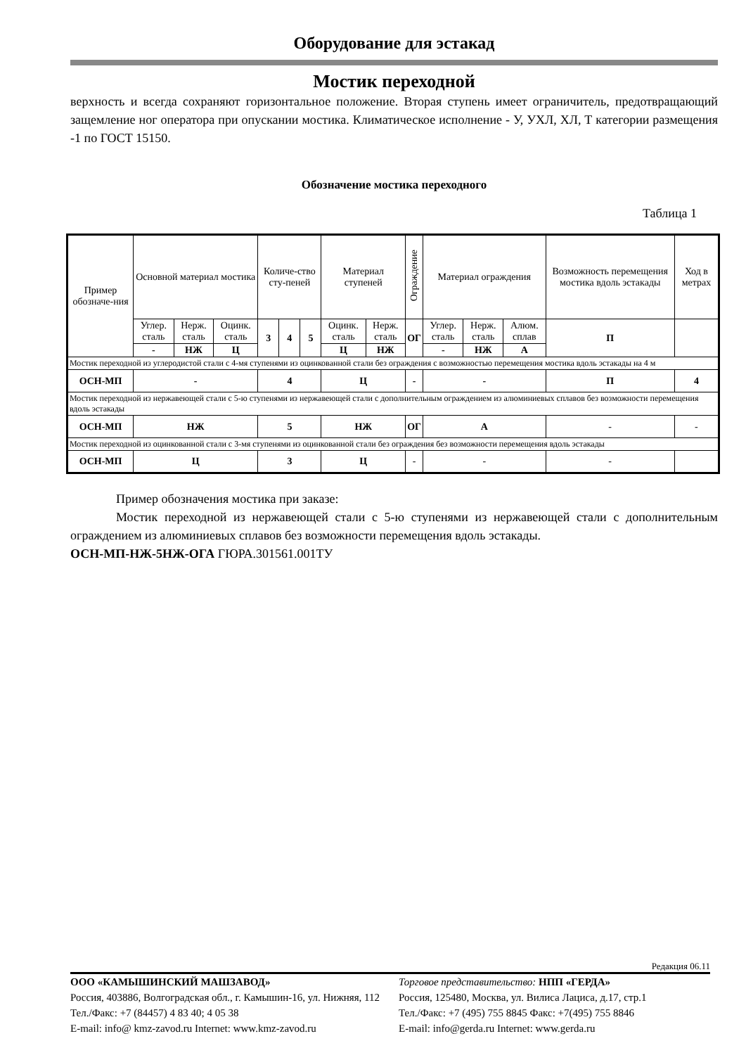Оборудование для эстакад
Мостик переходной
верхность и всегда сохраняют горизонтальное положение. Вторая ступень имеет ограничитель, предотвращающий защемление ног оператора при опускании мостика. Климатическое исполнение - У, УХЛ, ХЛ, Т категории размещения -1 по ГОСТ 15150.
Обозначение мостика переходного
Таблица 1
| Пример обозначе-ния | Основной материал мостика | | | Количе-ство сту-пеней | | | Материал ступеней | | Ограждение | Материал ограждения | | | Возможность перемещения мостика вдоль эстакады | Ход в метрах |
| --- | --- | --- | --- | --- | --- | --- | --- | --- | --- | --- | --- | --- | --- | --- |
| | Углер. сталь | Нерж. сталь | Оцинк. сталь | 3 | 4 | 5 | Оцинк. сталь | Нерж. сталь | ОГ | Углер. сталь | Нерж. сталь | Алюм. сплав | П | |
| | - | НЖ | Ц | | | | Ц | НЖ | | - | НЖ | А | | |
| Мостик переходной из углеродистой стали с 4-мя ступенями из оцинкованной стали без ограждения с возможностью перемещения мостика вдоль эстакады на 4 м | | | | | | | | | | | | | | |
| ОСН-МП | - | | | 4 | | | Ц | | - | - | | | П | 4 |
| Мостик переходной из нержавеющей стали с 5-ю ступенями из нержавеющей стали с дополнительным ограждением из алюминиевых сплавов без возможности перемещения вдоль эстакады | | | | | | | | | | | | | | |
| ОСН-МП | НЖ | | | 5 | | | НЖ | | ОГ | А | | | - | - |
| Мостик переходной из оцинкованной стали с 3-мя ступенями из оцинкованной стали без ограждения без возможности перемещения вдоль эстакады | | | | | | | | | | | | | | |
| ОСН-МП | Ц | | | 3 | | | Ц | | - | - | | | - | |
Пример обозначения мостика при заказе:
Мостик переходной из нержавеющей стали с 5-ю ступенями из нержавеющей стали с дополнительным ограждением из алюминиевых сплавов без возможности перемещения вдоль эстакады.
ОСН-МП-НЖ-5НЖ-ОГА ГЮРА.301561.001ТУ
Редакция 06.11
ООО «КАМЫШИНСКИЙ МАШЗАВОД»
Россия, 403886, Волгоградская обл., г. Камышин-16, ул. Нижняя, 112 Тел./Факс: +7 (84457) 4 83 40; 4 05 38
E-mail: info@ kmz-zavod.ru Internet: www.kmz-zavod.ru
Торговое представительство: НПП «ГЕРДА»
Россия, 125480, Москва, ул. Вилиса Лациса, д.17, стр.1
Тел./Факс: +7 (495) 755 8845 Факс: +7(495) 755 8846
E-mail: info@gerda.ru Internet: www.gerda.ru